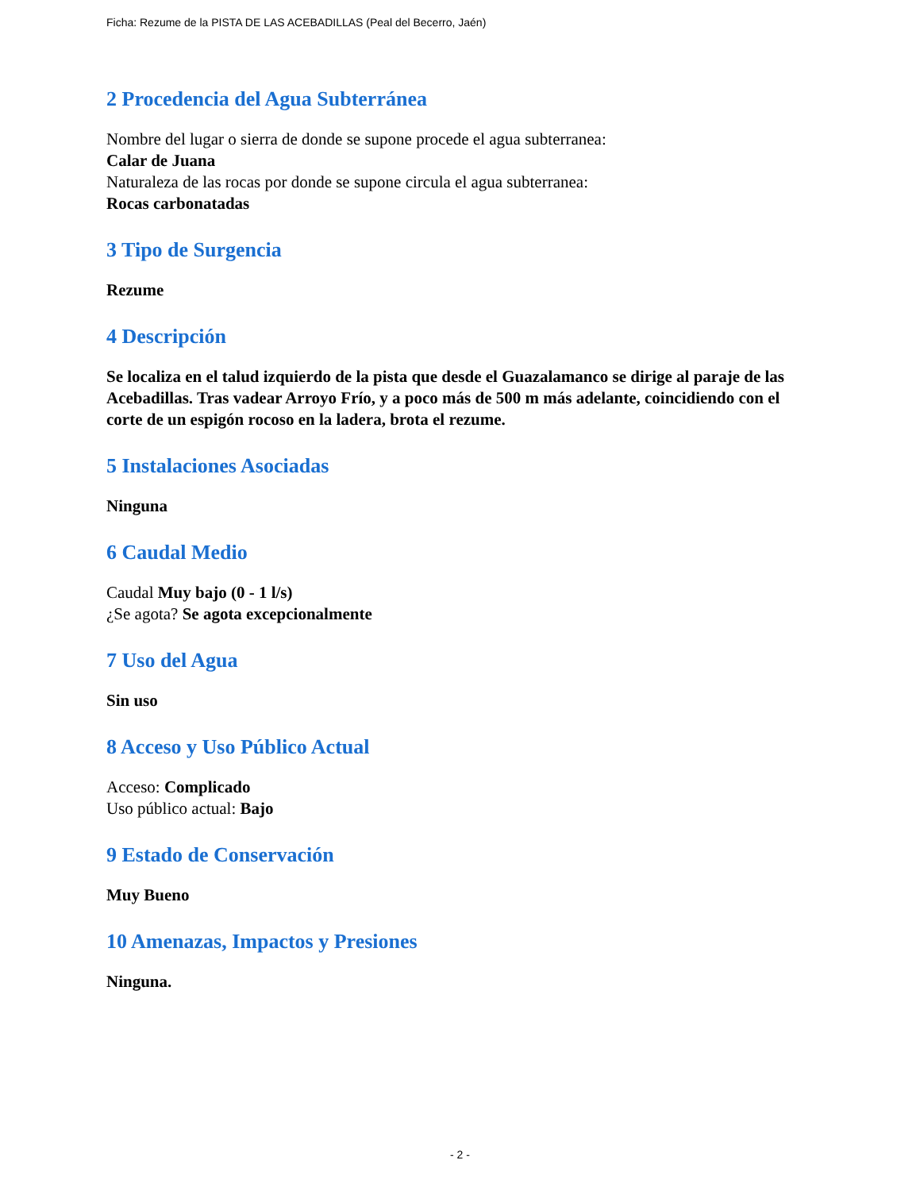Ficha: Rezume de la PISTA DE LAS ACEBADILLAS (Peal del Becerro, Jaén)
2 Procedencia del Agua Subterránea
Nombre del lugar o sierra de donde se supone procede el agua subterranea:
Calar de Juana
Naturaleza de las rocas por donde se supone circula el agua subterranea:
Rocas carbonatadas
3 Tipo de Surgencia
Rezume
4 Descripción
Se localiza en el talud izquierdo de la pista que desde el Guazalamanco se dirige al paraje de las Acebadillas. Tras vadear Arroyo Frío, y a poco más de 500 m más adelante, coincidiendo con el corte de un espigón rocoso en la ladera, brota el rezume.
5 Instalaciones Asociadas
Ninguna
6 Caudal Medio
Caudal Muy bajo (0 - 1 l/s)
¿Se agota? Se agota excepcionalmente
7 Uso del Agua
Sin uso
8 Acceso y Uso Público Actual
Acceso: Complicado
Uso público actual: Bajo
9 Estado de Conservación
Muy Bueno
10 Amenazas, Impactos y Presiones
Ninguna.
- 2 -